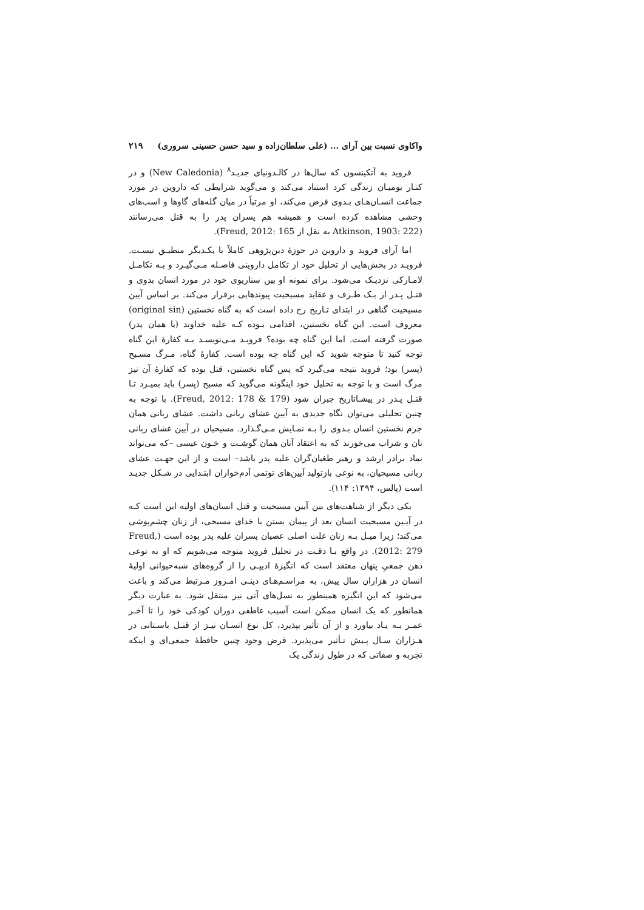واکاوی نسبت بین آرای ... (علی سلطان‌زاده و سید حسن حسینی سروری) ۲۱۹
فروید به آتکینسون که سال‌ها در کالـدونیای جدیـد<sup>۸</sup> (New Caledonia) و در کنـار بومیـان زندگی کرد استناد می‌کند و می‌گوید شرایطی که داروین در مورد جماعت انسـان‌هـای بـدوی فرض می‌کند، او مرتباً در میان گله‌های گاوها و اسب‌های وحشی مشاهده کرده است و همیشه هم پسران پدر را به قتل می‌رسانند (Atkinson, 1903: 222 به نقل از Freud, 2012: 165).
اما آرای فروید و داروین در حوزۀ دین‌پژوهی کاملاً با یکـدیگر منطبـق نیسـت. فرویـد در بخش‌هایی از تحلیل خود از تکامل داروینی فاصـله مـی‌گیـرد و بـه تکامـل لامـارکی نزدیـک می‌شود. برای نمونه او بین سناریوی خود در مورد انسان بدوی و قتـل پـدر از یـک طـرف و عقاید مسیحیت پیوندهایی برقرار می‌کند. بر اساس آیین مسیحیت گناهی در ابتدای تـاریخ رخ داده است که به گناه نخستین (original sin) معروف است. این گناه نخستین، اقدامی بـوده کـه علیه خداوند (یا همان پدر) صورت گرفته است. اما این گناه چه بوده؟ فرویـد مـی‌نویسـد بـه کفارۀ این گناه توجه کنید تا متوجه شوید که این گناه چه بوده است. کفارۀ گناه، مـرگ مسـیح (پسر) بود؛ فروید نتیجه می‌گیرد که پس گناه نخستین، قتل بوده که کفارۀ آن نیز مرگ است و با توجه به تحلیل خود اینگونه می‌گوید که مسیح (پسر) باید بمیـرد تـا قتـل پـدر در پیشـاتاریخ جبران شود (Freud, 2012: 178 & 179). با توجه به چنین تحلیلی می‌توان نگاه جدیدی به آیین عشای ربانی داشت. عشای ربانی همان جرم نخستین انسان بـدوی را بـه نمـایش مـی‌گـذارد. مسیحیان در آیین عشای ربانی نان و شراب می‌خورند که به اعتقاد آنان همان گوشـت و خـون عیسی –که می‌تواند نماد برادر ارشد و رهبر طغیان‌گران علیه پدر باشد– است و از این جهـت عشای ربانی مسیحیان، به نوعی بازتولید آیین‌های توتمی آدم‌خواران ابتـدایی در شـکل جدیـد است (پالس، ۱۳۹۴: ۱۱۴).
یکی دیگر از شباهت‌های بین آیین مسیحیت و قتل انسان‌های اولیه این است کـه در آیـین مسیحیت انسان بعد از پیمان بستن با خدای مسیحی، از زنان چشم‌پوشی می‌کند؛ زیرا میـل بـه زنان علت اصلی عصیان پسران علیه پدر بوده است (Freud, 2012: 279). در واقع بـا دقـت در تحلیل فروید متوجه می‌شویم که او به نوعی ذهن جمعیِ پنهان معتقد است که انگیزۀ ادیپـی را از گروه‌های شبه‌حیوانی اولیۀ انسان در هزاران سال پیش، به مراسـم‌هـای دینـی امـروز مـرتبط می‌کند و باعث می‌شود که این انگیزه همینطور به نسل‌های آتی نیز منتقل شود. به عبارت دیگر همانطور که یک انسان ممکن است آسیب عاطفی دوران کودکی خود را تا آخـر عمـر بـه یـاد بیاورد و از آن تأثیر بپذیرد، کل نوع انسـان نیـز از قتـل باسـتانی در هـزاران سـال پـیش تـأثیر می‌پذیرد. فرض وجود چنین حافظۀ جمعی‌ای و اینکه تجربه و صفاتی که در طول زندگی یک